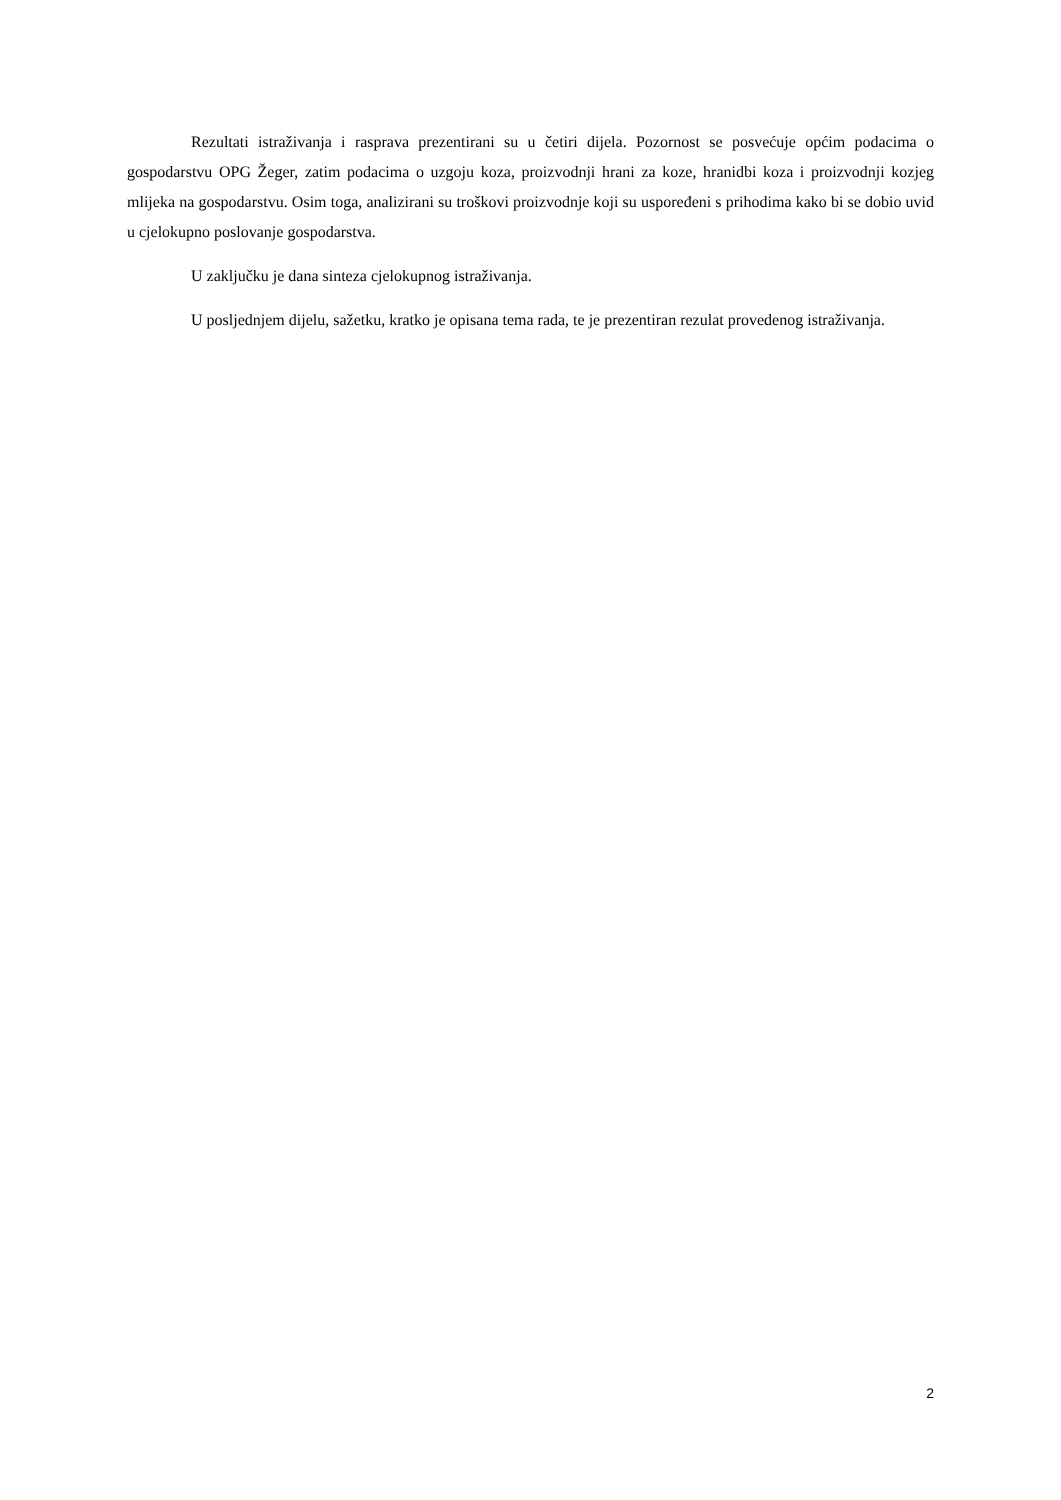Rezultati istraživanja i rasprava prezentirani su u četiri dijela. Pozornost se posvećuje općim podacima o gospodarstvu OPG Žeger, zatim podacima o uzgoju koza, proizvodnji hrani za koze, hranidbi koza i proizvodnji kozjeg mlijeka na gospodarstvu. Osim toga, analizirani su troškovi proizvodnje koji su uspoređeni s prihodima kako bi se dobio uvid u cjelokupno poslovanje gospodarstva.
U zaključku je dana sinteza cjelokupnog istraživanja.
U posljednjem dijelu, sažetku, kratko je opisana tema rada, te je prezentiran rezulat provedenog istraživanja.
2